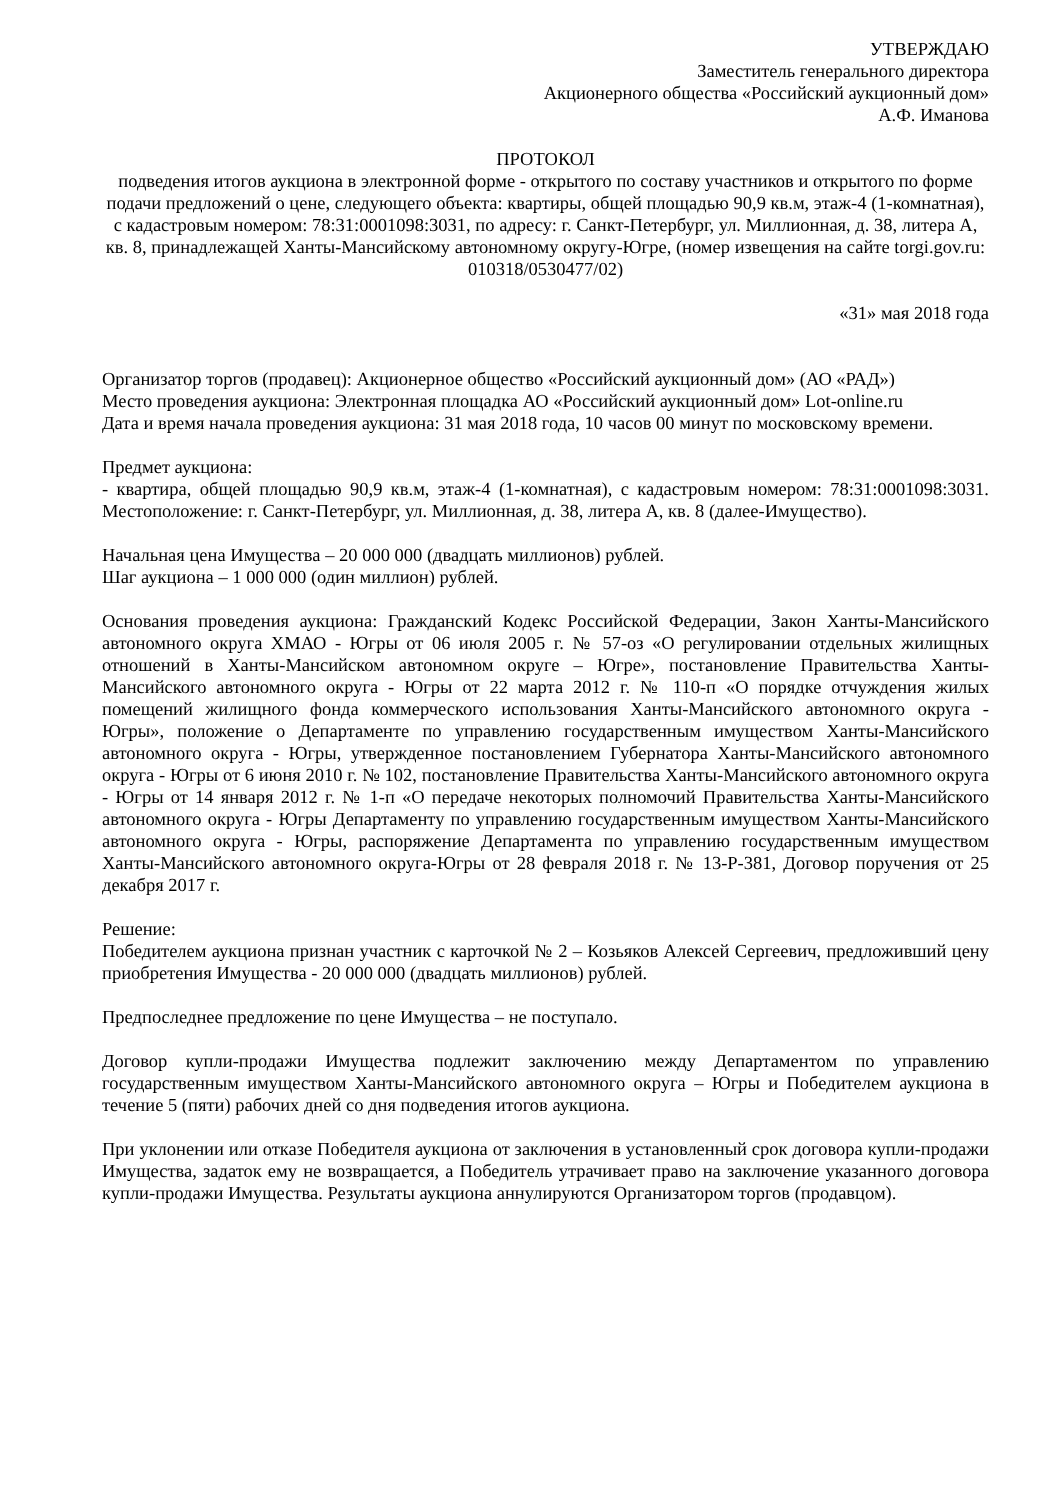УТВЕРЖДАЮ
Заместитель генерального директора
Акционерного общества «Российский аукционный дом»
А.Ф. Иманова
ПРОТОКОЛ
подведения итогов аукциона в электронной форме - открытого по составу участников и открытого по форме подачи предложений о цене, следующего объекта: квартиры, общей площадью 90,9 кв.м, этаж-4 (1-комнатная), с кадастровым номером: 78:31:0001098:3031, по адресу: г. Санкт-Петербург, ул. Миллионная, д. 38, литера А, кв. 8, принадлежащей Ханты-Мансийскому автономному округу-Югре, (номер извещения на сайте torgi.gov.ru: 010318/0530477/02)
«31» мая 2018 года
Организатор торгов (продавец): Акционерное общество «Российский аукционный дом» (АО «РАД»)
Место проведения аукциона: Электронная площадка АО «Российский аукционный дом» Lot-online.ru
Дата и время начала проведения аукциона: 31 мая 2018 года, 10 часов 00 минут по московскому времени.
Предмет аукциона:
- квартира, общей площадью 90,9 кв.м, этаж-4 (1-комнатная), с кадастровым номером: 78:31:0001098:3031. Местоположение: г. Санкт-Петербург, ул. Миллионная, д. 38, литера А, кв. 8 (далее-Имущество).
Начальная цена Имущества – 20 000 000 (двадцать миллионов) рублей.
Шаг аукциона – 1 000 000 (один миллион) рублей.
Основания проведения аукциона: Гражданский Кодекс Российской Федерации, Закон Ханты-Мансийского автономного округа ХМАО - Югры от 06 июля 2005 г. № 57-оз «О регулировании отдельных жилищных отношений в Ханты-Мансийском автономном округе – Югре», постановление Правительства Ханты-Мансийского автономного округа - Югры от 22 марта 2012 г. № 110-п «О порядке отчуждения жилых помещений жилищного фонда коммерческого использования Ханты-Мансийского автономного округа - Югры», положение о Департаменте по управлению государственным имуществом Ханты-Мансийского автономного округа - Югры, утвержденное постановлением Губернатора Ханты-Мансийского автономного округа - Югры от 6 июня 2010 г. № 102, постановление Правительства Ханты-Мансийского автономного округа - Югры от 14 января 2012 г. № 1-п «О передаче некоторых полномочий Правительства Ханты-Мансийского автономного округа - Югры Департаменту по управлению государственным имуществом Ханты-Мансийского автономного округа - Югры, распоряжение Департамента по управлению государственным имуществом Ханты-Мансийского автономного округа-Югры от 28 февраля 2018 г. № 13-Р-381, Договор поручения от 25 декабря 2017 г.
Решение:
Победителем аукциона признан участник с карточкой № 2 – Козьяков Алексей Сергеевич, предложивший цену приобретения Имущества - 20 000 000 (двадцать миллионов) рублей.
Предпоследнее предложение по цене Имущества – не поступало.
Договор купли-продажи Имущества подлежит заключению между Департаментом по управлению государственным имуществом Ханты-Мансийского автономного округа – Югры и Победителем аукциона в течение 5 (пяти) рабочих дней со дня подведения итогов аукциона.
При уклонении или отказе Победителя аукциона от заключения в установленный срок договора купли-продажи Имущества, задаток ему не возвращается, а Победитель утрачивает право на заключение указанного договора купли-продажи Имущества. Результаты аукциона аннулируются Организатором торгов (продавцом).